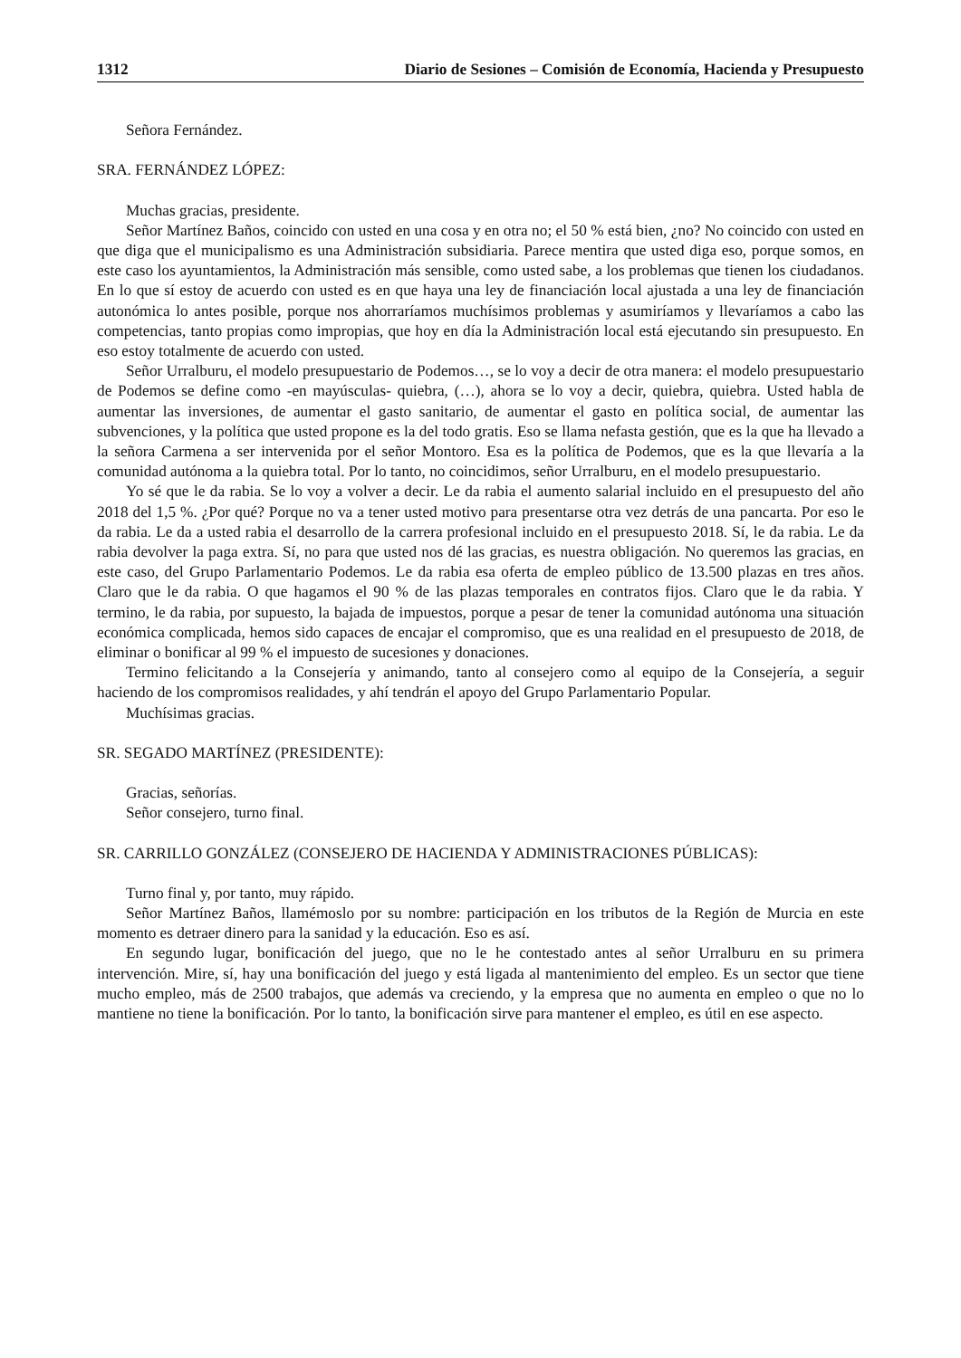1312 Diario de Sesiones – Comisión de Economía, Hacienda y Presupuesto
Señora Fernández.
SRA. FERNÁNDEZ LÓPEZ:
Muchas gracias, presidente.
Señor Martínez Baños, coincido con usted en una cosa y en otra no; el 50 % está bien, ¿no? No coincido con usted en que diga que el municipalismo es una Administración subsidiaria. Parece mentira que usted diga eso, porque somos, en este caso los ayuntamientos, la Administración más sensible, como usted sabe, a los problemas que tienen los ciudadanos. En lo que sí estoy de acuerdo con usted es en que haya una ley de financiación local ajustada a una ley de financiación autonómica lo antes posible, porque nos ahorraríamos muchísimos problemas y asumiríamos y llevaríamos a cabo las competencias, tanto propias como impropias, que hoy en día la Administración local está ejecutando sin presupuesto. En eso estoy totalmente de acuerdo con usted.
Señor Urralburu, el modelo presupuestario de Podemos…, se lo voy a decir de otra manera: el modelo presupuestario de Podemos se define como -en mayúsculas- quiebra, (…), ahora se lo voy a decir, quiebra, quiebra. Usted habla de aumentar las inversiones, de aumentar el gasto sanitario, de aumentar el gasto en política social, de aumentar las subvenciones, y la política que usted propone es la del todo gratis. Eso se llama nefasta gestión, que es la que ha llevado a la señora Carmena a ser intervenida por el señor Montoro. Esa es la política de Podemos, que es la que llevaría a la comunidad autónoma a la quiebra total. Por lo tanto, no coincidimos, señor Urralburu, en el modelo presupuestario.
Yo sé que le da rabia. Se lo voy a volver a decir. Le da rabia el aumento salarial incluido en el presupuesto del año 2018 del 1,5 %. ¿Por qué? Porque no va a tener usted motivo para presentarse otra vez detrás de una pancarta. Por eso le da rabia. Le da a usted rabia el desarrollo de la carrera profesional incluido en el presupuesto 2018. Sí, le da rabia. Le da rabia devolver la paga extra. Sí, no para que usted nos dé las gracias, es nuestra obligación. No queremos las gracias, en este caso, del Grupo Parlamentario Podemos. Le da rabia esa oferta de empleo público de 13.500 plazas en tres años. Claro que le da rabia. O que hagamos el 90 % de las plazas temporales en contratos fijos. Claro que le da rabia. Y termino, le da rabia, por supuesto, la bajada de impuestos, porque a pesar de tener la comunidad autónoma una situación económica complicada, hemos sido capaces de encajar el compromiso, que es una realidad en el presupuesto de 2018, de eliminar o bonificar al 99 % el impuesto de sucesiones y donaciones.
Termino felicitando a la Consejería y animando, tanto al consejero como al equipo de la Consejería, a seguir haciendo de los compromisos realidades, y ahí tendrán el apoyo del Grupo Parlamentario Popular.
Muchísimas gracias.
SR. SEGADO MARTÍNEZ (PRESIDENTE):
Gracias, señorías.
Señor consejero, turno final.
SR. CARRILLO GONZÁLEZ (CONSEJERO DE HACIENDA Y ADMINISTRACIONES PÚBLICAS):
Turno final y, por tanto, muy rápido.
Señor Martínez Baños, llamémoslo por su nombre: participación en los tributos de la Región de Murcia en este momento es detraer dinero para la sanidad y la educación. Eso es así.
En segundo lugar, bonificación del juego, que no le he contestado antes al señor Urralburu en su primera intervención. Mire, sí, hay una bonificación del juego y está ligada al mantenimiento del empleo. Es un sector que tiene mucho empleo, más de 2500 trabajos, que además va creciendo, y la empresa que no aumenta en empleo o que no lo mantiene no tiene la bonificación. Por lo tanto, la bonificación sirve para mantener el empleo, es útil en ese aspecto.